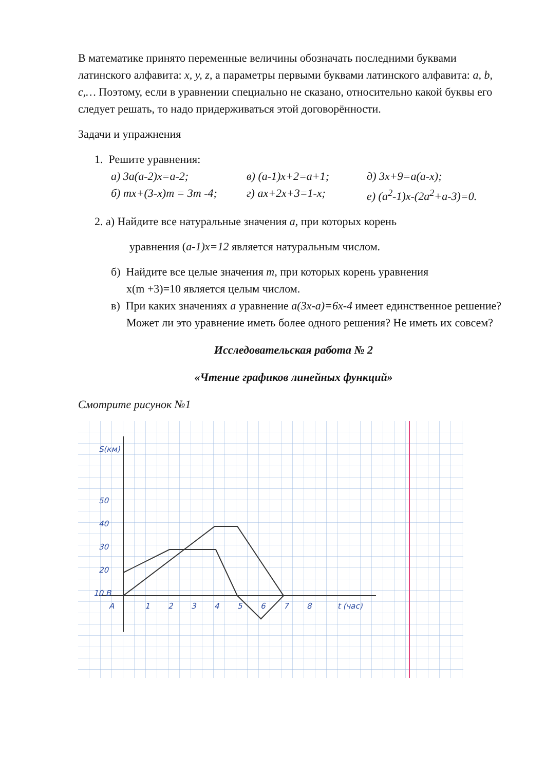В математике принято переменные величины обозначать последними буквами латинского алфавита: x, y, z, а параметры первыми буквами латинского алфавита: a, b, c,… Поэтому, если в уравнении специально не сказано, относительно какой буквы его следует решать, то надо придерживаться этой договорённости.
Задачи и упражнения
1. Решите уравнения:
а) 3a(a-2)x=a-2; в) (a-1)x+2=a+1; д) 3x+9=a(a-x);
б) mx+(3-x)m = 3m -4; г) ax+2x+3=1-x; е) (a<sup>2</sup>-1)x-(2a<sup>2</sup>+a-3)=0.
2. а) Найдите все натуральные значения a, при которых корень
уравнения (a-1)x=12 является натуральным числом.
б) Найдите все целые значения m, при которых корень уравнения
x(m +3)=10 является целым числом.
в) При каких значениях a уравнение a(3x-a)=6x-4 имеет единственное решение? Может ли это уравнение иметь более одного решения? Не иметь их совсем?
Исследовательская работа № 2
«Чтение графиков линейных функций»
Смотрите рисунок №1
S(км)
50
40
30
20
10 B
A
1
2
3
4
5
6
7
8
t (час)